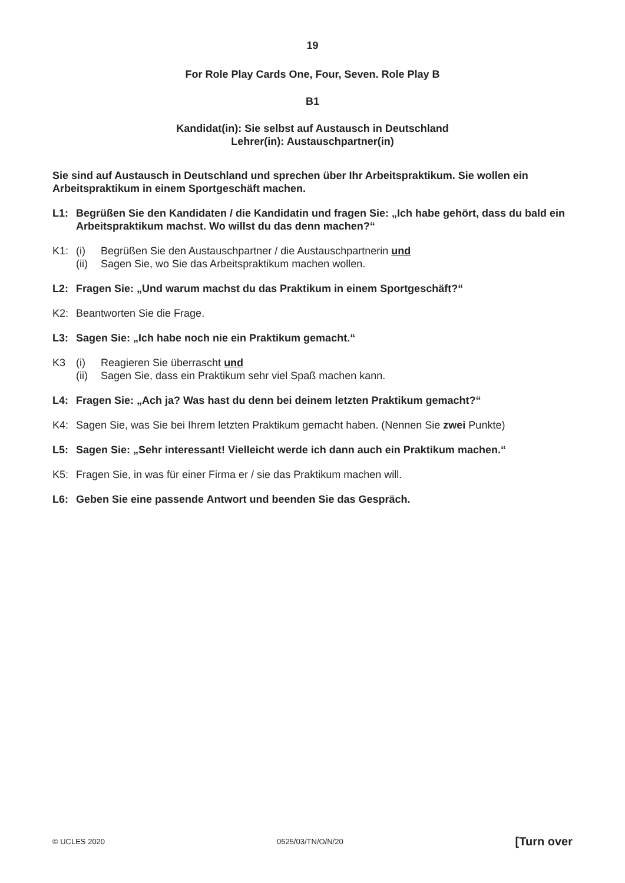19
For Role Play Cards One, Four, Seven. Role Play B
B1
Kandidat(in): Sie selbst auf Austausch in Deutschland
Lehrer(in): Austauschpartner(in)
Sie sind auf Austausch in Deutschland und sprechen über Ihr Arbeitspraktikum. Sie wollen ein Arbeitspraktikum in einem Sportgeschäft machen.
L1: Begrüßen Sie den Kandidaten / die Kandidatin und fragen Sie: „Ich habe gehört, dass du bald ein Arbeitspraktikum machst. Wo willst du das denn machen?“
K1: (i) Begrüßen Sie den Austauschpartner / die Austauschpartnerin und
(ii) Sagen Sie, wo Sie das Arbeitspraktikum machen wollen.
L2: Fragen Sie: „Und warum machst du das Praktikum in einem Sportgeschäft?“
K2: Beantworten Sie die Frage.
L3: Sagen Sie: „Ich habe noch nie ein Praktikum gemacht.“
K3 (i) Reagieren Sie überrascht und
(ii) Sagen Sie, dass ein Praktikum sehr viel Spaß machen kann.
L4: Fragen Sie: „Ach ja? Was hast du denn bei deinem letzten Praktikum gemacht?“
K4: Sagen Sie, was Sie bei Ihrem letzten Praktikum gemacht haben. (Nennen Sie zwei Punkte)
L5: Sagen Sie: „Sehr interessant! Vielleicht werde ich dann auch ein Praktikum machen.“
K5: Fragen Sie, in was für einer Firma er / sie das Praktikum machen will.
L6: Geben Sie eine passende Antwort und beenden Sie das Gespräch.
© UCLES 2020 0525/03/TN/O/N/20 [Turn over